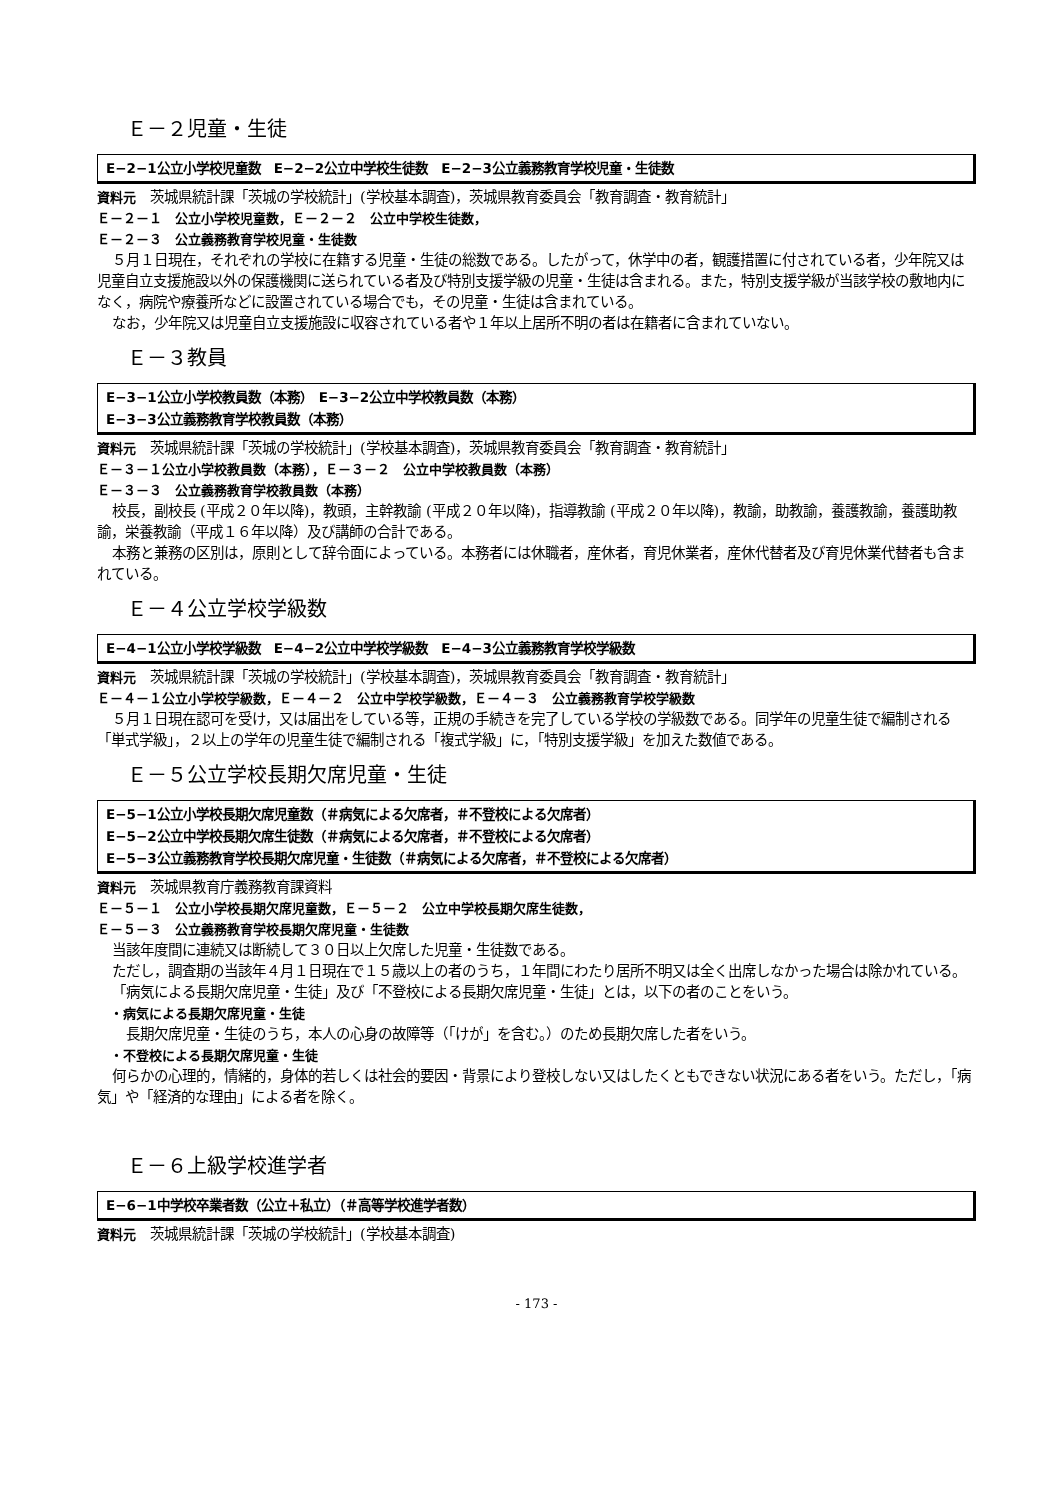Ｅ－２児童・生徒
E−2−1公立小学校児童数　E−2−2公立中学校生徒数　E−2−3公立義務教育学校児童・生徒数
資料元　茨城県統計課「茨城の学校統計」(学校基本調査)，茨城県教育委員会「教育調査・教育統計」
Ｅ－２－１　公立小学校児童数，Ｅ－２－２　公立中学校生徒数，
Ｅ－２－３　公立義務教育学校児童・生徒数
５月１日現在，それぞれの学校に在籍する児童・生徒の総数である。したがって，休学中の者，観護措置に付されている者，少年院又は児童自立支援施設以外の保護機関に送られている者及び特別支援学級の児童・生徒は含まれる。また，特別支援学級が当該学校の敷地内になく，病院や療養所などに設置されている場合でも，その児童・生徒は含まれている。
なお，少年院又は児童自立支援施設に収容されている者や１年以上居所不明の者は在籍者に含まれていない。
Ｅ－３教員
E−3−1公立小学校教員数（本務）　E−3−2公立中学校教員数（本務）
E−3−3公立義務教育学校教員数（本務）
資料元　茨城県統計課「茨城の学校統計」(学校基本調査)，茨城県教育委員会「教育調査・教育統計」
Ｅ－３－１公立小学校教員数（本務），Ｅ－３－２　公立中学校教員数（本務）
Ｅ－３－３　公立義務教育学校教員数（本務）
校長，副校長 (平成２０年以降)，教頭，主幹教諭 (平成２０年以降)，指導教諭 (平成２０年以降)，教諭，助教諭，養護教諭，養護助教諭，栄養教諭（平成１６年以降）及び講師の合計である。
本務と兼務の区別は，原則として辞令面によっている。本務者には休職者，産休者，育児休業者，産休代替者及び育児休業代替者も含まれている。
Ｅ－４公立学校学級数
E−4−1公立小学校学級数　E−4−2公立中学校学級数　E−4−3公立義務教育学校学級数
資料元　茨城県統計課「茨城の学校統計」(学校基本調査)，茨城県教育委員会「教育調査・教育統計」
Ｅ－４－１公立小学校学級数，Ｅ－４－２　公立中学校学級数，Ｅ－４－３　公立義務教育学校学級数
５月１日現在認可を受け，又は届出をしている等，正規の手続きを完了している学校の学級数である。同学年の児童生徒で編制される「単式学級」，２以上の学年の児童生徒で編制される「複式学級」に，「特別支援学級」を加えた数値である。
Ｅ－５公立学校長期欠席児童・生徒
E−5−1公立小学校長期欠席児童数（＃病気による欠席者，＃不登校による欠席者）
E−5−2公立中学校長期欠席生徒数（＃病気による欠席者，＃不登校による欠席者）
E−5−3公立義務教育学校長期欠席児童・生徒数（＃病気による欠席者，＃不登校による欠席者）
資料元　茨城県教育庁義務教育課資料
Ｅ－５－１　公立小学校長期欠席児童数，Ｅ－５－２　公立中学校長期欠席生徒数，
Ｅ－５－３　公立義務教育学校長期欠席児童・生徒数
当該年度間に連続又は断続して３０日以上欠席した児童・生徒数である。
ただし，調査期の当該年４月１日現在で１５歳以上の者のうち，１年間にわたり居所不明又は全く出席しなかった場合は除かれている。
「病気による長期欠席児童・生徒」及び「不登校による長期欠席児童・生徒」とは，以下の者のことをいう。
・病気による長期欠席児童・生徒
長期欠席児童・生徒のうち，本人の心身の故障等（「けが」を含む。）のため長期欠席した者をいう。
・不登校による長期欠席児童・生徒
何らかの心理的，情緒的，身体的若しくは社会的要因・背景により登校しない又はしたくともできない状況にある者をいう。ただし，「病気」や「経済的な理由」による者を除く。
Ｅ－６上級学校進学者
E−6−1中学校卒業者数（公立＋私立）（＃高等学校進学者数）
資料元　茨城県統計課「茨城の学校統計」(学校基本調査)
- 173 -